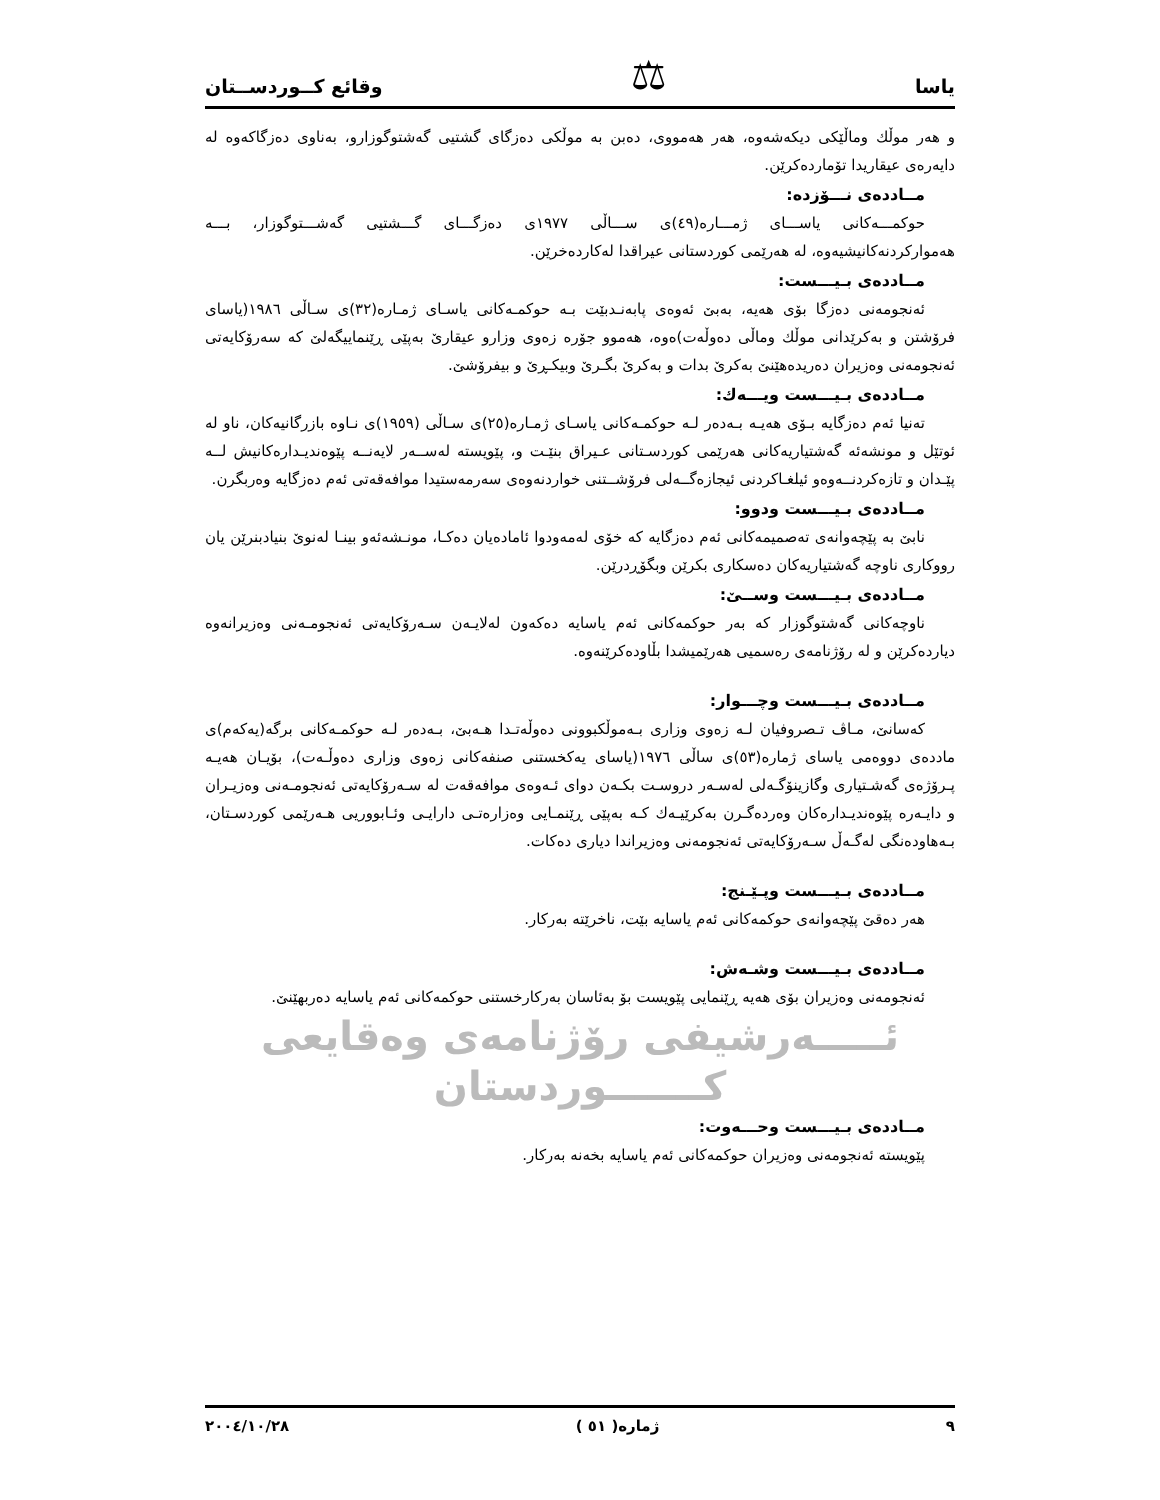یاسا ⚖ وقائع كــوردســتان
و هەر موڵك وماڵێكی دیكەشەوە، هەر هەمووی، دەبن بە موڵكی دەزگای گشتیی گەشتوگوزارو، بەناوی دەزگاكەوە لە دایەرەی عیقاریدا تۆماردەكرێن.
مــاددەی نـــۆزدە:
حوكمـــەكانی یاســـای ژمـــارە(٤٩)ی ســـاڵی ١٩٧٧ی دەزگـــای گـــشتیی گەشـــتوگوزار، بـــە هەمواركردنەكانیشیەوە، لە هەرێمی كوردستانی عیراقدا لەكاردەخرێن.
مــاددەی بـیـــست:
ئەنجومەنی دەزگا بۆی هەیە، بەبێ ئەوەی پابەنـدبێت بـە حوكمـەكانی یاسـای ژمـارە(٣٢)ی سـاڵی ١٩٨٦(یاسای فرۆشتن و بەكرێدانی موڵك وماڵی دەوڵەت)ەوە، هەموو جۆرە زەوی وزارو عیقارێ بەپێی ڕێنماییگەلێ كە سەرۆكایەتی ئەنجومەنی وەزیران دەریدەهێنێ بەكرێ بدات و بەكرێ بگـرێ وبیكـڕێ و بیفرۆشێ.
مــاددەی بـیـــست ویـــەك:
تەنیا ئەم دەزگایە بـۆی هەیـە بـەدەر لـە حوكمـەكانی یاسـای ژمـارە(٢٥)ی سـاڵی (١٩٥٩)ی نـاوە بازرگانیەكان، ناو لە ئوتێل و مونشەئە گەشتیاریەكانی هەرێمی كوردسـتانی عـیراق بنێـت و، پێویستە لەســەر لایەنــە پێوەندیـدارەكانیش لــە پێـدان و تازەكردنــەوەو ئیلغـاكردنی ئیجازەگــەلی فرۆشــتنی خواردنەوەی سەرمەستیدا موافەقەتی ئەم دەزگایە وەربگرن.
مــاددەی بـیـــست ودوو:
نابێ بە پێچەوانەی تەصمیمەكانی ئەم دەزگایە كە خۆی لەمەودوا ئامادەیان دەكـا، مونـشەئەو بینـا لەنوێ بنیادبنرێن یان رووكاری ناوچە گەشتیاریەكان دەسكاری بكرێن وبگۆڕدرێن.
مــاددەی بـیـــست وســێ:
ناوچەكانی گەشتوگوزار كە بەر حوكمەكانی ئەم یاسایە دەكەون لەلایـەن سـەرۆكایەتی ئەنجومـەنی وەزیرانەوە دیاردەكرێن و لە رۆژنامەی رەسمیی هەرێمیشدا بڵاودەكرێنەوە.
مــاددەی بـیـــست وچـــوار:
كەسانێ، مـاڤ تـصروفیان لـە زەوی وزاری بـەموڵكبوونی دەوڵەتـدا هـەبێ، بـەدەر لـە حوكمـەكانی برگە(یەكەم)ی ماددەی دووەمی یاسای ژمارە(٥٣)ی ساڵی ١٩٧٦(یاسای یەكخستنی صنفەكانی زەوی وزاری دەوڵـەت)، بۆیـان هەیـە پـرۆژەی گەشـتیاری وگازینۆگـەلی لەسـەر دروسـت بكـەن دوای ئـەوەی موافەقەت لە سـەرۆكایەتی ئەنجومـەنی وەزیـران و دایـەرە پێوەندیـدارەكان وەردەگـرن بەكرێیـەك كـە بەپێی ڕێنمـایی وەزارەتـی دارایـی وئـابووریی هـەرێمی كوردسـتان، بـەهاودەنگی لەگـەڵ سـەرۆكایەتی ئەنجومەنی وەزیراندا دیاری دەكات.
مــاددەی بـیـــست وپـێـنج:
هەر دەقێ پێچەوانەی حوكمەكانی ئەم یاسایە بێت، ناخرێتە بەركار.
مــاددەی بـیـــست وشـەش:
ئەنجومەنی وەزیران بۆی هەیە ڕێنمایی پێویست بۆ بەئاسان بەركارخستنی حوكمەكانی ئەم یاسایە دەربهێنێ.
ئـــــەرشیفی رۆژنامەی وەقایعی كـــــــوردستان
مــاددەی بـیـــست وحـــەوت:
پێویستە ئەنجومەنی وەزیران حوكمەكانی ئەم یاسایە بخەنە بەركار.
٩ ژمارە( ٥١ ) ٢٠٠٤/١٠/٢٨